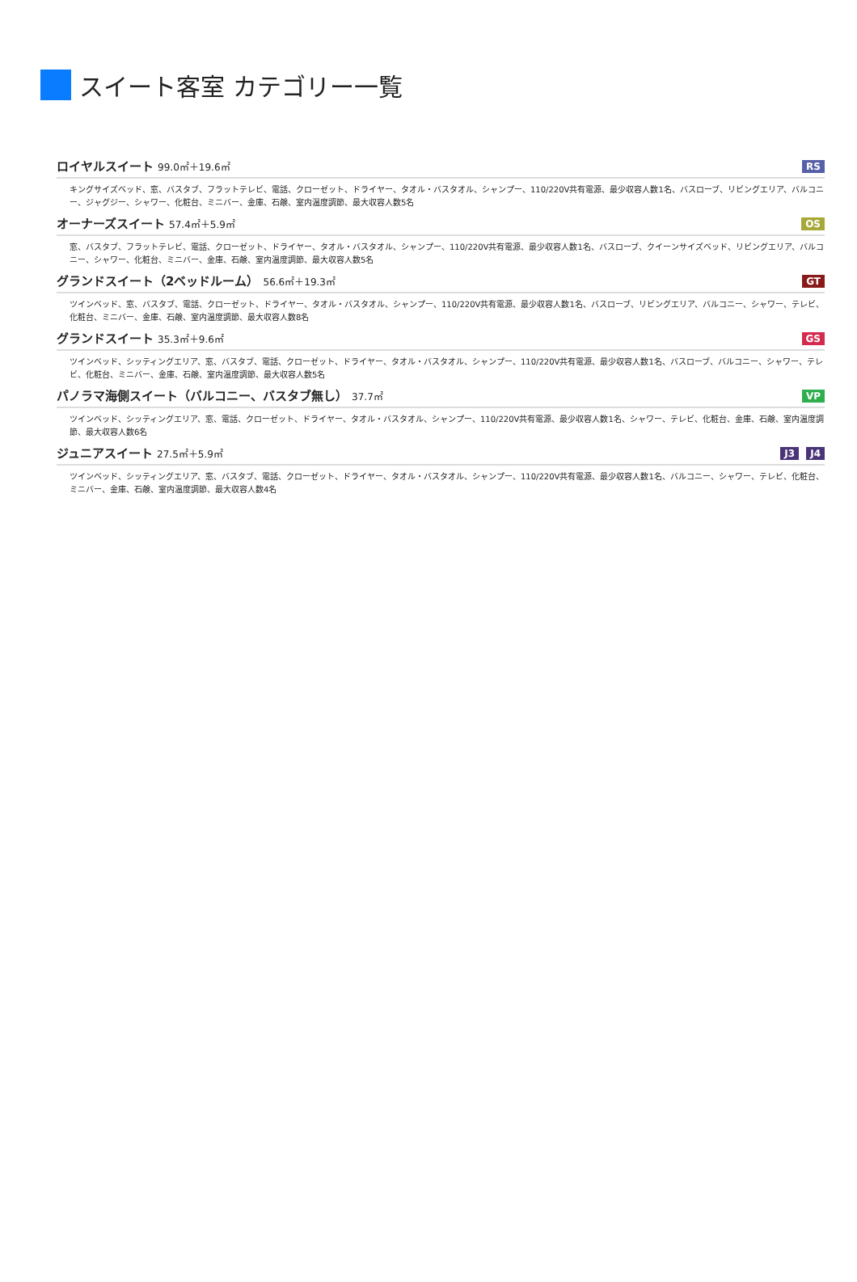スイート客室 カテゴリー一覧
ロイヤルスイート 99.0㎡＋19.6㎡ RS
キングサイズベッド、窓、バスタブ、フラットテレビ、電話、クローゼット、ドライヤー、タオル・バスタオル、シャンプー、110/220V共有電源、最少収容人数1名、バスローブ、リビングエリア、バルコニー、ジャグジー、シャワー、化粧台、ミニバー、金庫、石鹸、室内温度調節、最大収容人数5名
オーナーズスイート 57.4㎡＋5.9㎡ OS
窓、バスタブ、フラットテレビ、電話、クローゼット、ドライヤー、タオル・バスタオル、シャンプー、110/220V共有電源、最少収容人数1名、バスローブ、クイーンサイズベッド、リビングエリア、バルコニー、シャワー、化粧台、ミニバー、金庫、石鹸、室内温度調節、最大収容人数5名
グランドスイート（2ベッドルーム） 56.6㎡＋19.3㎡
GT
ツインベッド、窓、バスタブ、電話、クローゼット、ドライヤー、タオル・バスタオル、シャンプー、110/220V共有電源、最少収容人数1名、バスローブ、リビングエリア、バルコニー、シャワー、テレビ、化粧台、ミニバー、金庫、石鹸、室内温度調節、最大収容人数8名
グランドスイート 35.3㎡＋9.6㎡ GS
ツインベッド、シッティングエリア、窓、バスタブ、電話、クローゼット、ドライヤー、タオル・バスタオル、シャンプー、110/220V共有電源、最少収容人数1名、バスローブ、バルコニー、シャワー、テレビ、化粧台、ミニバー、金庫、石鹸、室内温度調節、最大収容人数5名
パノラマ海側スイート（バルコニー、バスタブ無し） 37.7㎡
VP
ツインベッド、シッティングエリア、窓、電話、クローゼット、ドライヤー、タオル・バスタオル、シャンプー、110/220V共有電源、最少収容人数1名、シャワー、テレビ、化粧台、金庫、石鹸、室内温度調節、最大収容人数6名
ジュニアスイート 27.5㎡＋5.9㎡ J3 J4
ツインベッド、シッティングエリア、窓、バスタブ、電話、クローゼット、ドライヤー、タオル・バスタオル、シャンプー、110/220V共有電源、最少収容人数1名、バルコニー、シャワー、テレビ、化粧台、ミニバー、金庫、石鹸、室内温度調節、最大収容人数4名